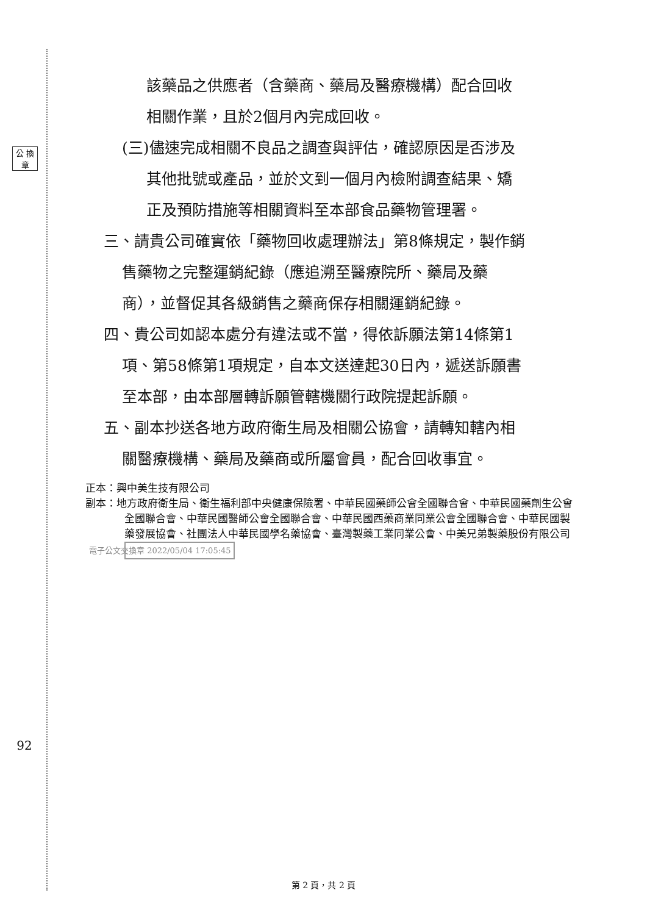公 換 章
92
該藥品之供應者（含藥商、藥局及醫療機構）配合回收
相關作業，且於2個月內完成回收。
(三)儘速完成相關不良品之調查與評估，確認原因是否涉及
其他批號或產品，並於文到一個月內檢附調查結果、矯
正及預防措施等相關資料至本部食品藥物管理署。
三、請貴公司確實依「藥物回收處理辦法」第8條規定，製作銷
售藥物之完整運銷紀錄（應追溯至醫療院所、藥局及藥
商），並督促其各級銷售之藥商保存相關運銷紀錄。
四、貴公司如認本處分有違法或不當，得依訴願法第14條第1
項、第58條第1項規定，自本文送達起30日內，遞送訴願書
至本部，由本部層轉訴願管轄機關行政院提起訴願。
五、副本抄送各地方政府衛生局及相關公協會，請轉知轄內相
關醫療機構、藥局及藥商或所屬會員，配合回收事宜。
正本：興中美生技有限公司
副本：地方政府衛生局、衛生福利部中央健康保險署、中華民國藥師公會全國聯合會、中華民國藥劑生公會全國聯合會、中華民國醫師公會全國聯合會、中華民國西藥商業同業公會全國聯合會、中華民國製藥發展協會、社團法人中華民國學名藥協會、臺灣製藥工業同業公會、中美兄弟製藥股份有限公司 電子公文交換章 2022/05/04 17:05:45
第 2 頁，共 2 頁